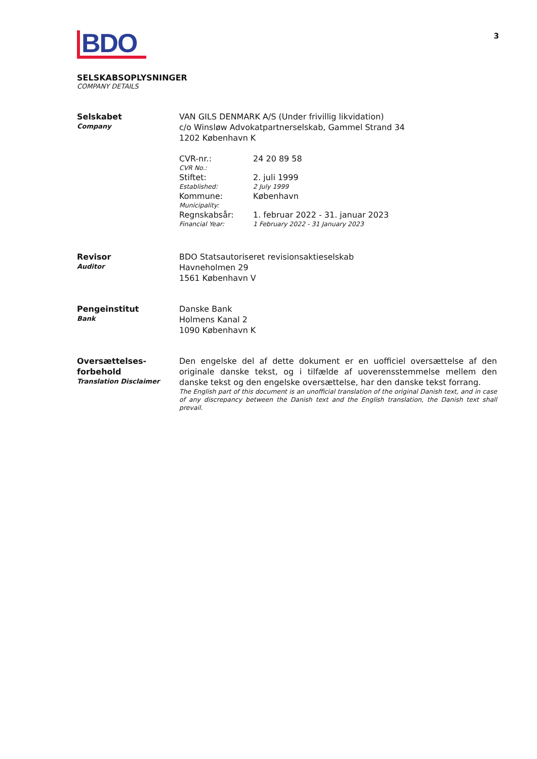BDO 3
SELSKABSOPLYSNINGER
COMPANY DETAILS
Selskabet
Company
VAN GILS DENMARK A/S (Under frivillig likvidation)
c/o Winsløw Advokatpartnerselskab, Gammel Strand 34
1202 København K
CVR-nr.: 24 20 89 58
CVR No.:
Stiftet: 2. juli 1999
Established: 2 July 1999
Kommune: København
Municipality:
Regnskabsår: 1. februar 2022 - 31. januar 2023
Financial Year: 1 February 2022 - 31 January 2023
Revisor
Auditor
BDO Statsautoriseret revisionsaktieselskab
Havneholmen 29
1561 København V
Pengeinstitut
Bank
Danske Bank
Holmens Kanal 2
1090 København K
Oversættelses-
forbehold
Translation Disclaimer
Den engelske del af dette dokument er en uofficiel oversættelse af den originale danske tekst, og i tilfælde af uoverensstemmelse mellem den danske tekst og den engelske oversættelse, har den danske tekst forrang.
The English part of this document is an unofficial translation of the original Danish text, and in case of any discrepancy between the Danish text and the English translation, the Danish text shall prevail.